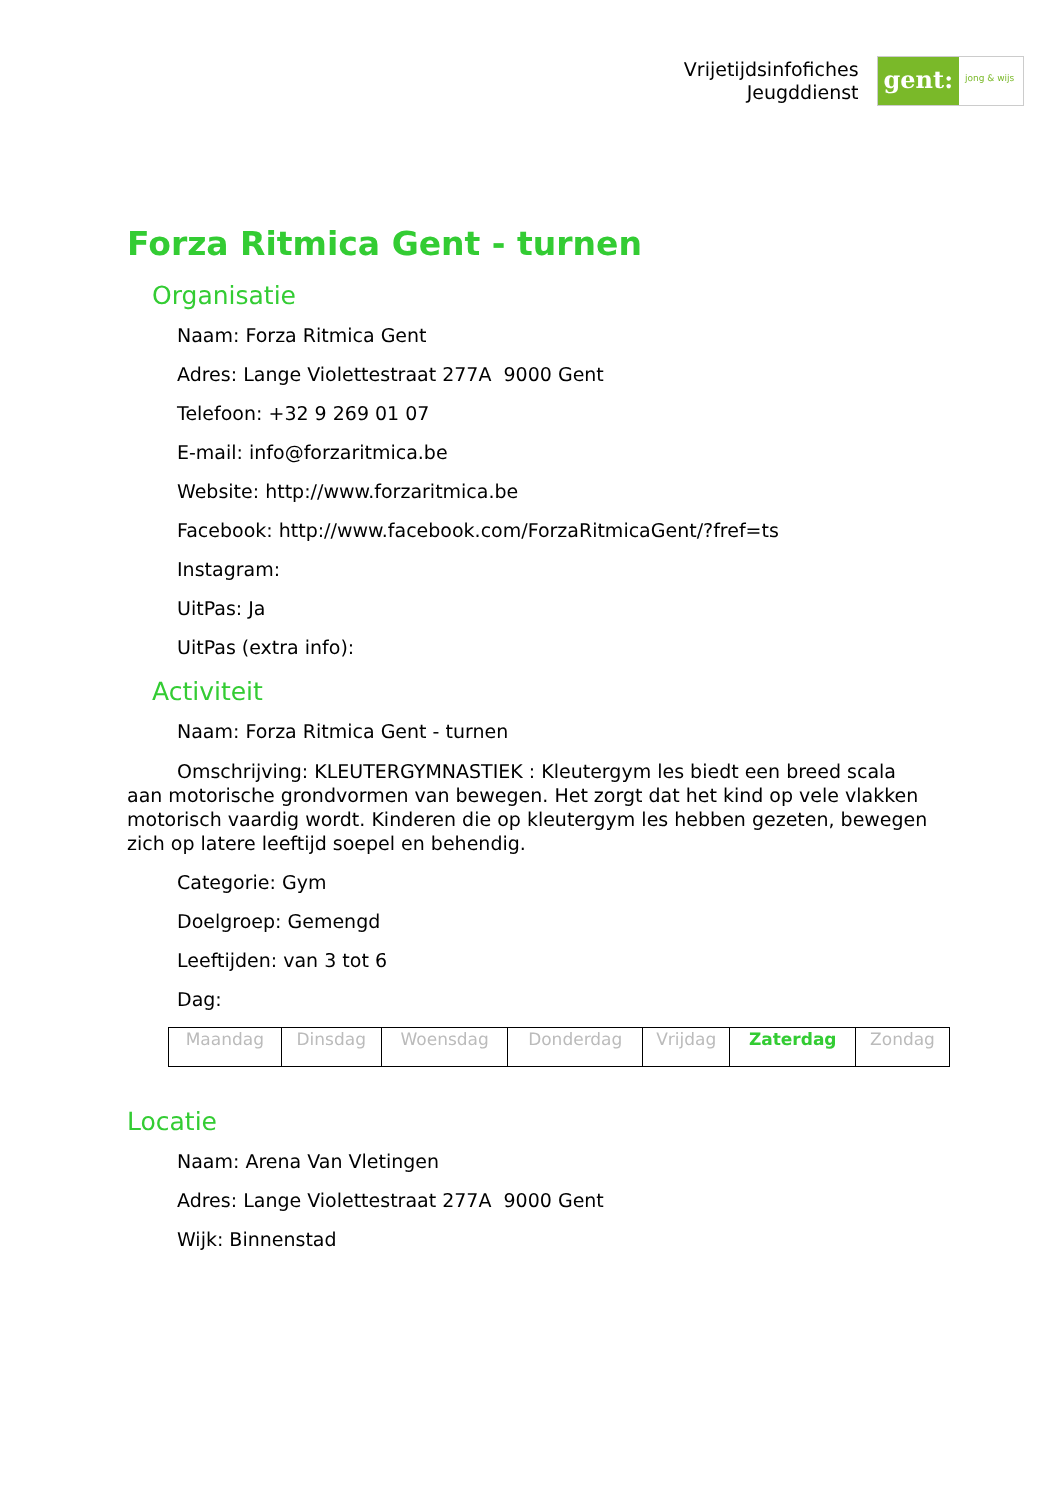Vrijetijdsinfofiches
Jeugddienst
gent:
jong & wijs
Forza Ritmica Gent - turnen
Organisatie
Naam: Forza Ritmica Gent
Adres: Lange Violettestraat 277A 9000 Gent
Telefoon: +32 9 269 01 07
E-mail: info@forzaritmica.be
Website: http://www.forzaritmica.be
Facebook: http://www.facebook.com/ForzaRitmicaGent/?fref=ts
Instagram:
UitPas: Ja
UitPas (extra info):
Activiteit
Naam: Forza Ritmica Gent - turnen
Omschrijving: KLEUTERGYMNASTIEK : Kleutergym les biedt een breed scala aan motorische grondvormen van bewegen. Het zorgt dat het kind op vele vlakken motorisch vaardig wordt. Kinderen die op kleutergym les hebben gezeten, bewegen zich op latere leeftijd soepel en behendig.
Categorie: Gym
Doelgroep: Gemengd
Leeftijden: van 3 tot 6
Dag:
| Maandag | Dinsdag | Woensdag | Donderdag | Vrijdag | Zaterdag | Zondag |
Locatie
Naam: Arena Van Vletingen
Adres: Lange Violettestraat 277A 9000 Gent
Wijk: Binnenstad